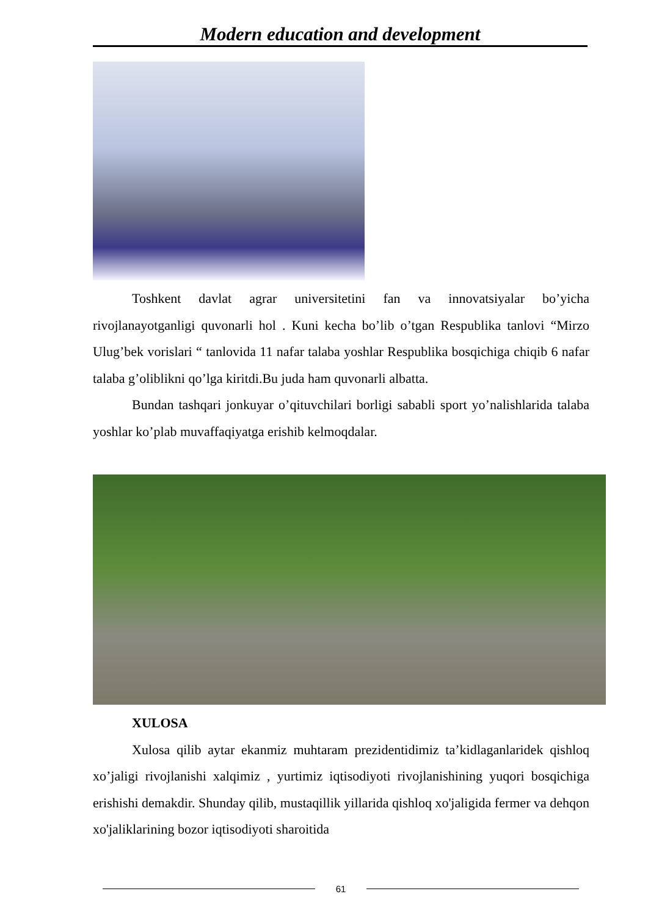Modern education and development
Toshkent davlat agrar universitetini fan va innovatsiyalar bo’yicha rivojlanayotganligi quvonarli hol . Kuni kecha bo’lib o’tgan Respublika tanlovi “Mirzo Ulug’bek vorislari “ tanlovida 11 nafar talaba yoshlar Respublika bosqichiga chiqib 6 nafar talaba g’oliblikni qo’lga kiritdi.Bu juda ham quvonarli albatta.
Bundan tashqari jonkuyar o’qituvchilari borligi sababli sport yo’nalishlarida talaba yoshlar ko’plab muvaffaqiyatga erishib kelmoqdalar.
XULOSA
Xulosa qilib aytar ekanmiz muhtaram prezidentidimiz ta’kidlaganlaridek qishloq xo’jaligi rivojlanishi xalqimiz , yurtimiz iqtisodiyoti rivojlanishining yuqori bosqichiga erishishi demakdir. Shunday qilib, mustaqillik yillarida qishloq xo'jaligida fermer va dehqon xo'jaliklarining bozor iqtisodiyoti sharoitida
61